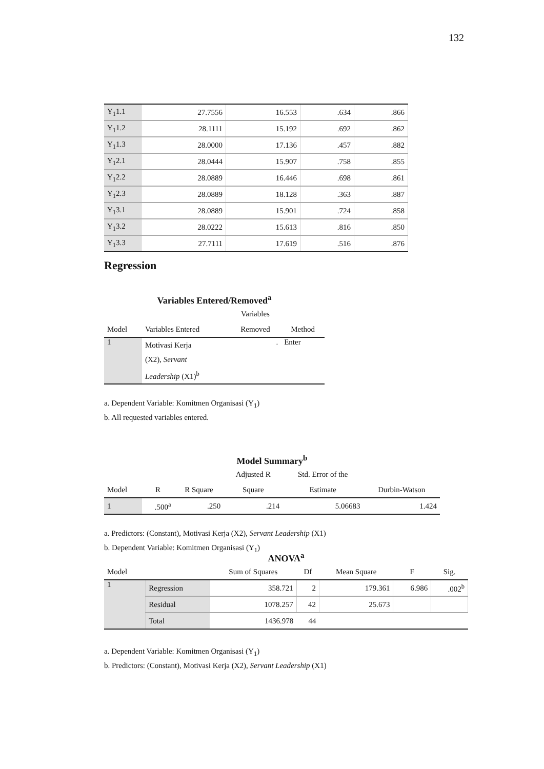132
| Y<sub>1</sub>1.1 | 27.7556 | 16.553 | .634 | .866 |
| Y<sub>1</sub>1.2 | 28.1111 | 15.192 | .692 | .862 |
| Y<sub>1</sub>1.3 | 28.0000 | 17.136 | .457 | .882 |
| Y<sub>1</sub>2.1 | 28.0444 | 15.907 | .758 | .855 |
| Y<sub>1</sub>2.2 | 28.0889 | 16.446 | .698 | .861 |
| Y<sub>1</sub>2.3 | 28.0889 | 18.128 | .363 | .887 |
| Y<sub>1</sub>3.1 | 28.0889 | 15.901 | .724 | .858 |
| Y<sub>1</sub>3.2 | 28.0222 | 15.613 | .816 | .850 |
| Y<sub>1</sub>3.3 | 27.7111 | 17.619 | .516 | .876 |
Regression
Variables Entered/Removed<sup>a</sup>
| | | Variables | |
| Model | Variables Entered | Removed | Method |
| 1 | Motivasi Kerja (X2), Servant Leadership (X1)<sup>b</sup> | . | Enter |
a. Dependent Variable: Komitmen Organisasi (Y<sub>1</sub>)
b. All requested variables entered.
Model Summary<sup>b</sup>
| | | | Adjusted R | Std. Error of the | |
| Model | R | R Square | Square | Estimate | Durbin-Watson |
| 1 | .500<sup>a</sup> | .250 | .214 | 5.06683 | 1.424 |
a. Predictors: (Constant), Motivasi Kerja (X2), Servant Leadership (X1)
b. Dependent Variable: Komitmen Organisasi (Y<sub>1</sub>)
ANOVA<sup>a</sup>
| Model | | Sum of Squares | Df | Mean Square | F | Sig. |
| 1 | Regression | 358.721 | 2 | 179.361 | 6.986 | .002<sup>b</sup> |
| | Residual | 1078.257 | 42 | 25.673 | | |
| | Total | 1436.978 | 44 | | | |
a. Dependent Variable: Komitmen Organisasi (Y<sub>1</sub>)
b. Predictors: (Constant), Motivasi Kerja (X2), Servant Leadership (X1)